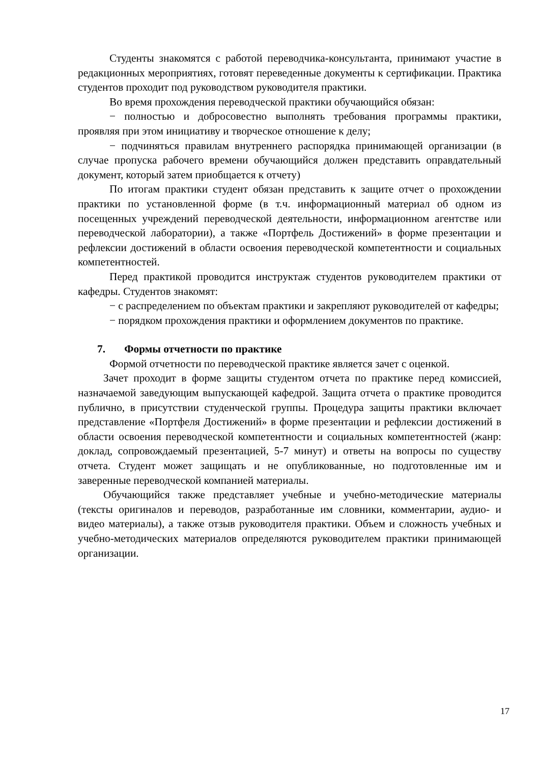Студенты знакомятся с работой переводчика-консультанта, принимают участие в редакционных мероприятиях, готовят переведенные документы к сертификации. Практика студентов проходит под руководством руководителя практики.
Во время прохождения переводческой практики обучающийся обязан:
− полностью и добросовестно выполнять требования программы практики, проявляя при этом инициативу и творческое отношение к делу;
− подчиняться правилам внутреннего распорядка принимающей организации (в случае пропуска рабочего времени обучающийся должен представить оправдательный документ, который затем приобщается к отчету)
По итогам практики студент обязан представить к защите отчет о прохождении практики по установленной форме (в т.ч. информационный материал об одном из посещенных учреждений переводческой деятельности, информационном агентстве или переводческой лаборатории), а также «Портфель Достижений» в форме презентации и рефлексии достижений в области освоения переводческой компетентности и социальных компетентностей.
Перед практикой проводится инструктаж студентов руководителем практики от кафедры. Студентов знакомят:
− с распределением по объектам практики и закрепляют руководителей от кафедры;
− порядком прохождения практики и оформлением документов по практике.
7. Формы отчетности по практике
Формой отчетности по переводческой практике является зачет с оценкой.
Зачет проходит в форме защиты студентом отчета по практике перед комиссией, назначаемой заведующим выпускающей кафедрой. Защита отчета о практике проводится публично, в присутствии студенческой группы. Процедура защиты практики включает представление «Портфеля Достижений» в форме презентации и рефлексии достижений в области освоения переводческой компетентности и социальных компетентностей (жанр: доклад, сопровождаемый презентацией, 5-7 минут) и ответы на вопросы по существу отчета. Студент может защищать и не опубликованные, но подготовленные им и заверенные переводческой компанией материалы.
Обучающийся также представляет учебные и учебно-методические материалы (тексты оригиналов и переводов, разработанные им словники, комментарии, аудио- и видео материалы), а также отзыв руководителя практики. Объем и сложность учебных и учебно-методических материалов определяются руководителем практики принимающей организации.
17